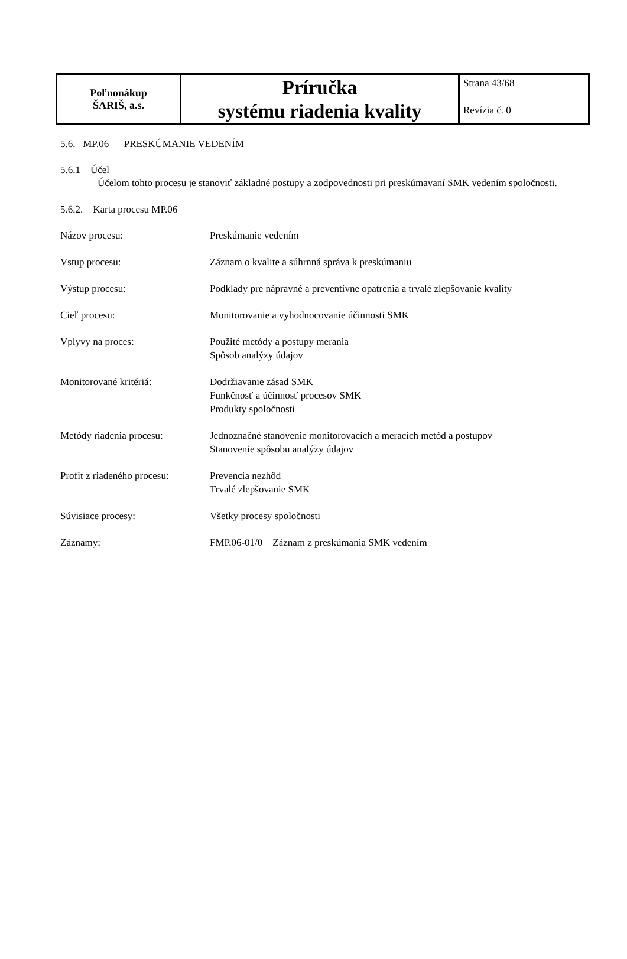| Poľnonákup ŠARIŠ, a.s. | Príručka systému riadenia kvality | Strana 43/68 Revízia č. 0 |
5.6. MP.06 PRESKÚMANIE VEDENÍM
5.6.1 Účel
Účelom tohto procesu je stanoviť základné postupy a zodpovednosti pri preskúmavaní SMK vedením spoločnosti.
5.6.2. Karta procesu MP.06
| Názov procesu: | Preskúmanie vedením |
| Vstup procesu: | Záznam o kvalite a súhrnná správa k preskúmaniu |
| Výstup procesu: | Podklady pre nápravné a preventívne opatrenia a trvalé zlepšovanie kvality |
| Cieľ procesu: | Monitorovanie a vyhodnocovanie účinnosti SMK |
| Vplyvy na proces: | Použité metódy a postupy merania Spôsob analýzy údajov |
| Monitorované kritériá: | Dodržiavanie zásad SMK Funkčnosť a účinnosť procesov SMK Produkty spoločnosti |
| Metódy riadenia procesu: | Jednoznačné stanovenie monitorovacích a meracích metód a postupov Stanovenie spôsobu analýzy údajov |
| Profit z riadeného procesu: | Prevencia nezhôd Trvalé zlepšovanie SMK |
| Súvisiace procesy: | Všetky procesy spoločnosti |
| Záznamy: | FMP.06-01/0 Záznam z preskúmania SMK vedením |